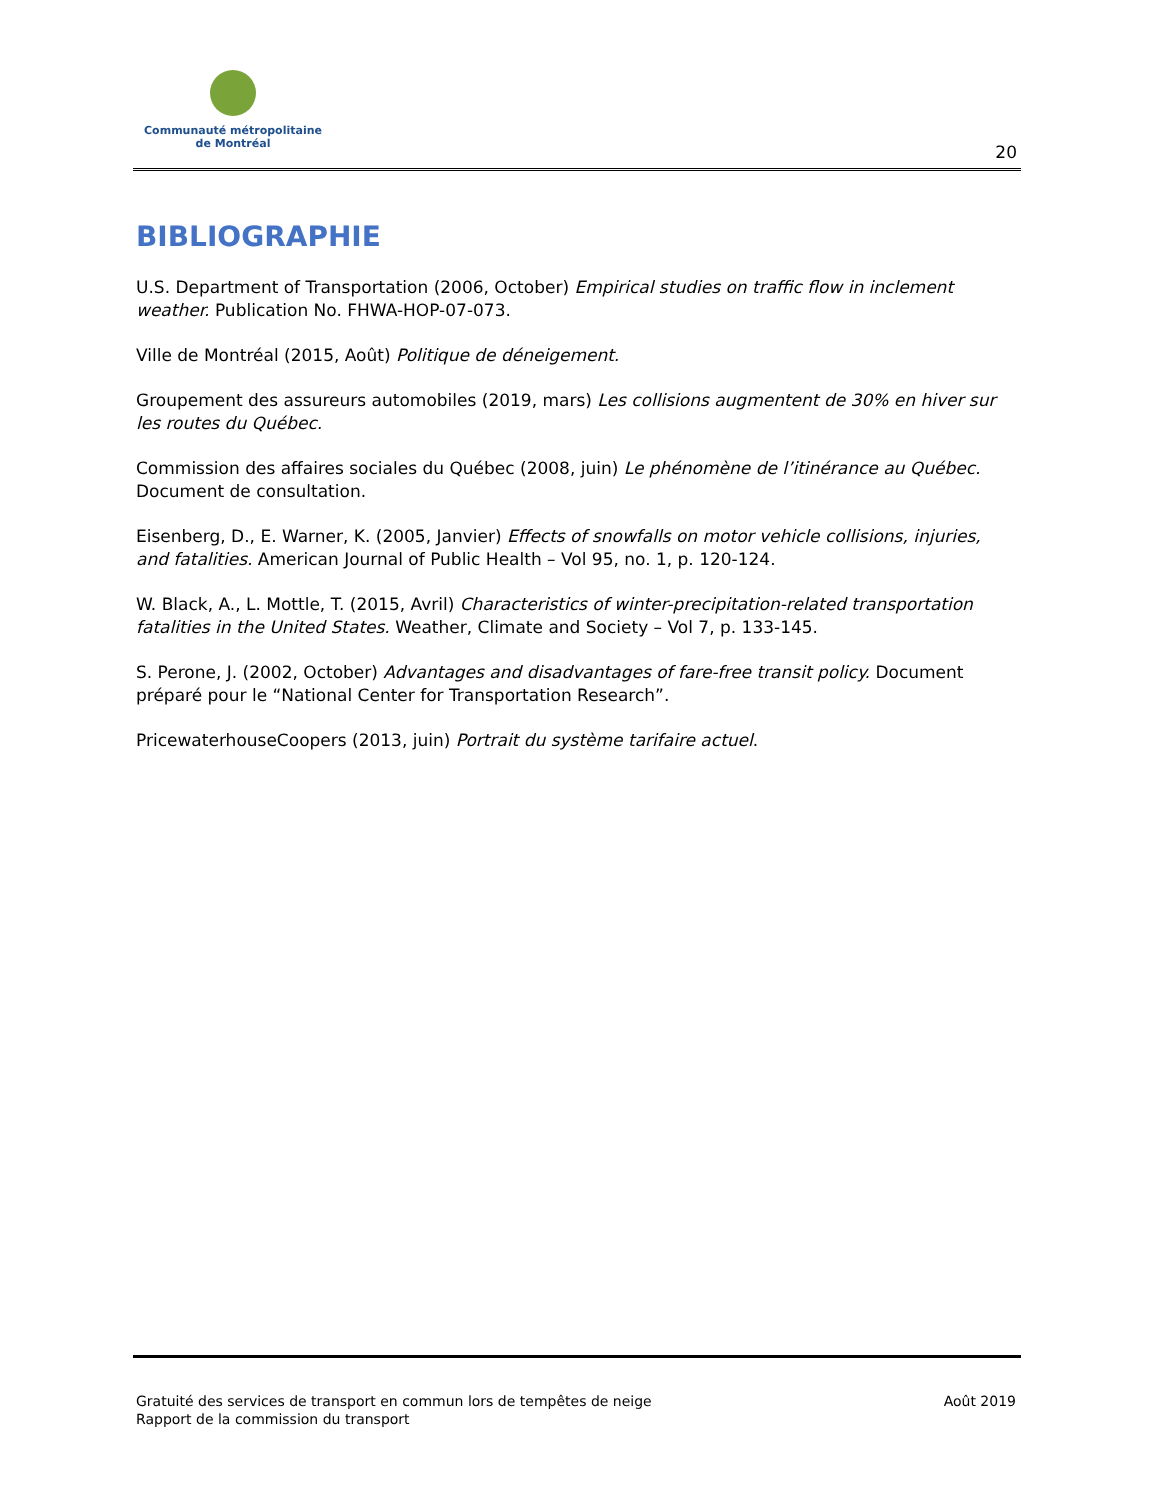Communauté métropolitaine
de Montréal
20
BIBLIOGRAPHIE
U.S. Department of Transportation (2006, October) Empirical studies on traffic flow in inclement weather. Publication No. FHWA-HOP-07-073.
Ville de Montréal (2015, Août) Politique de déneigement.
Groupement des assureurs automobiles (2019, mars) Les collisions augmentent de 30% en hiver sur les routes du Québec.
Commission des affaires sociales du Québec (2008, juin) Le phénomène de l’itinérance au Québec. Document de consultation.
Eisenberg, D., E. Warner, K. (2005, Janvier) Effects of snowfalls on motor vehicle collisions, injuries, and fatalities. American Journal of Public Health – Vol 95, no. 1, p. 120-124.
W. Black, A., L. Mottle, T. (2015, Avril) Characteristics of winter-precipitation-related transportation fatalities in the United States. Weather, Climate and Society – Vol 7, p. 133-145.
S. Perone, J. (2002, October) Advantages and disadvantages of fare-free transit policy. Document préparé pour le “National Center for Transportation Research”.
PricewaterhouseCoopers (2013, juin) Portrait du système tarifaire actuel.
Gratuité des services de transport en commun lors de tempêtes de neige
Rapport de la commission du transport
Août 2019